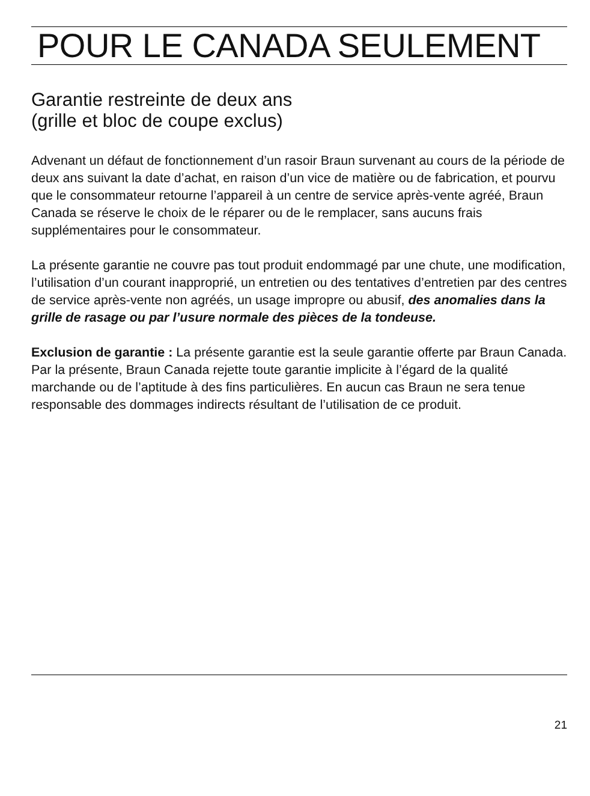POUR LE CANADA SEULEMENT
Garantie restreinte de deux ans
(grille et bloc de coupe exclus)
Advenant un défaut de fonctionnement d’un rasoir Braun survenant au cours de la période de deux ans suivant la date d’achat, en raison d’un vice de matière ou de fabrication, et pourvu que le consommateur retourne l’appareil à un centre de service après-vente agréé, Braun Canada se réserve le choix de le réparer ou de le remplacer, sans aucuns frais supplémentaires pour le consommateur.
La présente garantie ne couvre pas tout produit endommagé par une chute, une modification, l’utilisation d’un courant inapproprié, un entretien ou des tentatives d’entretien par des centres de service après-vente non agréés, un usage impropre ou abusif, des anomalies dans la grille de rasage ou par l’usure normale des pièces de la tondeuse.
Exclusion de garantie : La présente garantie est la seule garantie offerte par Braun Canada. Par la présente, Braun Canada rejette toute garantie implicite à l’égard de la qualité marchande ou de l’aptitude à des fins particulières. En aucun cas Braun ne sera tenue responsable des dommages indirects résultant de l’utilisation de ce produit.
21